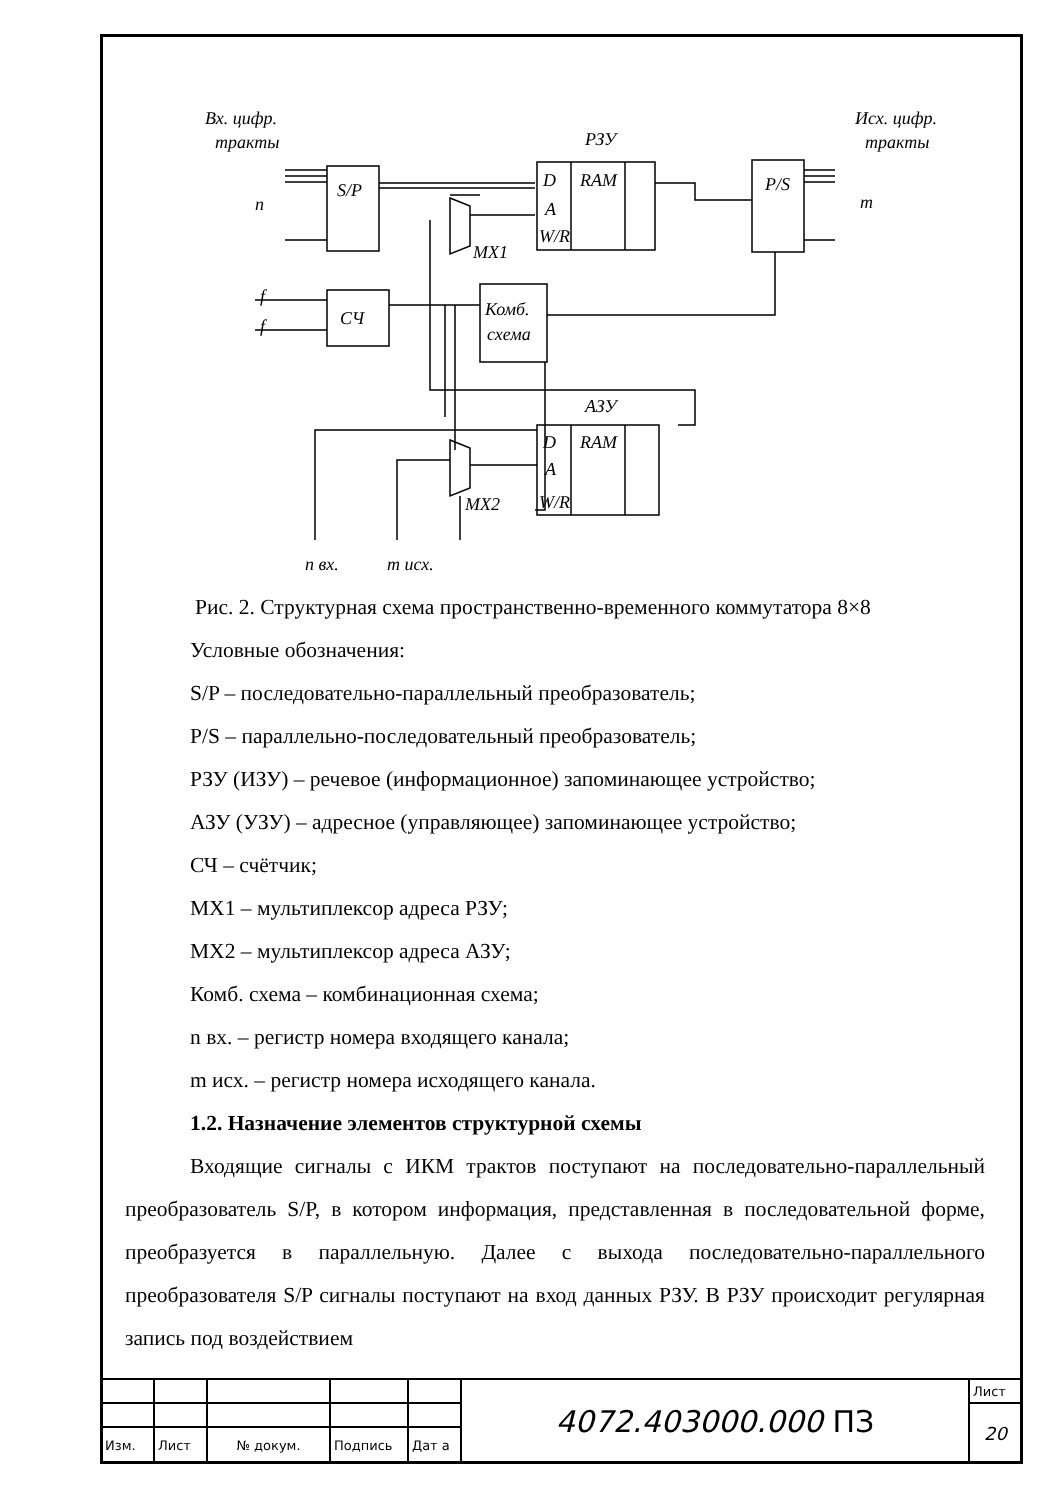Вх. цифр.
тракты
РЗУ
Исх. цифр.
тракты
S/P
D
RAM
A
W/R
P/S
n
m
MX1
СЧ
Комб.
схема
f
f
АЗУ
D
RAM
A
W/R
MX2
n вх.
m исх.
Рис. 2. Структурная схема пространственно-временного коммутатора 8×8
Условные обозначения:
S/P – последовательно-параллельный преобразователь;
P/S – параллельно-последовательный преобразователь;
РЗУ (ИЗУ) – речевое (информационное) запоминающее устройство;
АЗУ (УЗУ) – адресное (управляющее) запоминающее устройство;
СЧ – счётчик;
MX1 – мультиплексор адреса РЗУ;
MX2 – мультиплексор адреса АЗУ;
Комб. схема – комбинационная схема;
n вх. – регистр номера входящего канала;
m исх. – регистр номера исходящего канала.
1.2. Назначение элементов структурной схемы
Входящие сигналы с ИКМ трактов поступают на последовательно-параллельный преобразователь S/P, в котором информация, представленная в последовательной форме, преобразуется в параллельную. Далее с выхода последовательно-параллельного преобразователя S/P сигналы поступают на вход данных РЗУ. В РЗУ происходит регулярная запись под воздействием
| | | | | | 4072.403000.000 ПЗ | Лист |
| | | | | | | 20 |
| Изм. | Лист | № докум. | Подпись | Дат а | | |